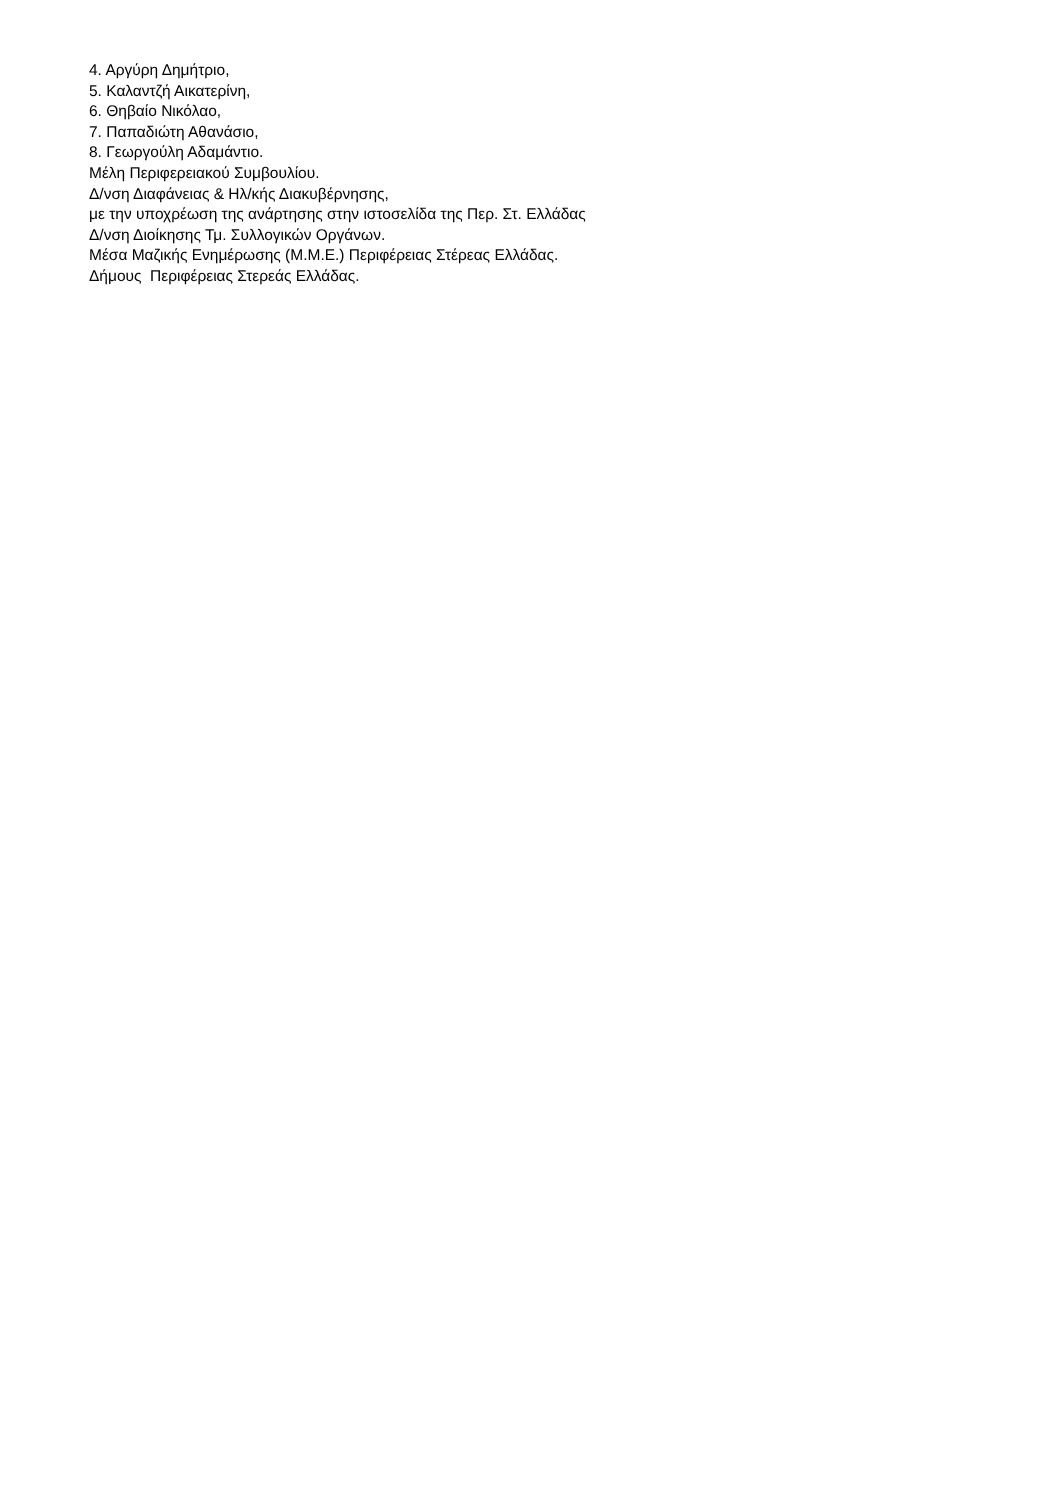4. Αργύρη Δημήτριο,
5. Καλαντζή Αικατερίνη,
6. Θηβαίο Νικόλαο,
7. Παπαδιώτη Αθανάσιο,
8. Γεωργούλη Αδαμάντιο.
Μέλη Περιφερειακού Συμβουλίου.
Δ/νση Διαφάνειας & Ηλ/κής Διακυβέρνησης,
με την υποχρέωση της ανάρτησης στην ιστοσελίδα της Περ. Στ. Ελλάδας
Δ/νση Διοίκησης Τμ. Συλλογικών Οργάνων.
Μέσα Μαζικής Ενημέρωσης (Μ.Μ.Ε.) Περιφέρειας Στέρεας Ελλάδας.
Δήμους Περιφέρειας Στερεάς Ελλάδας.